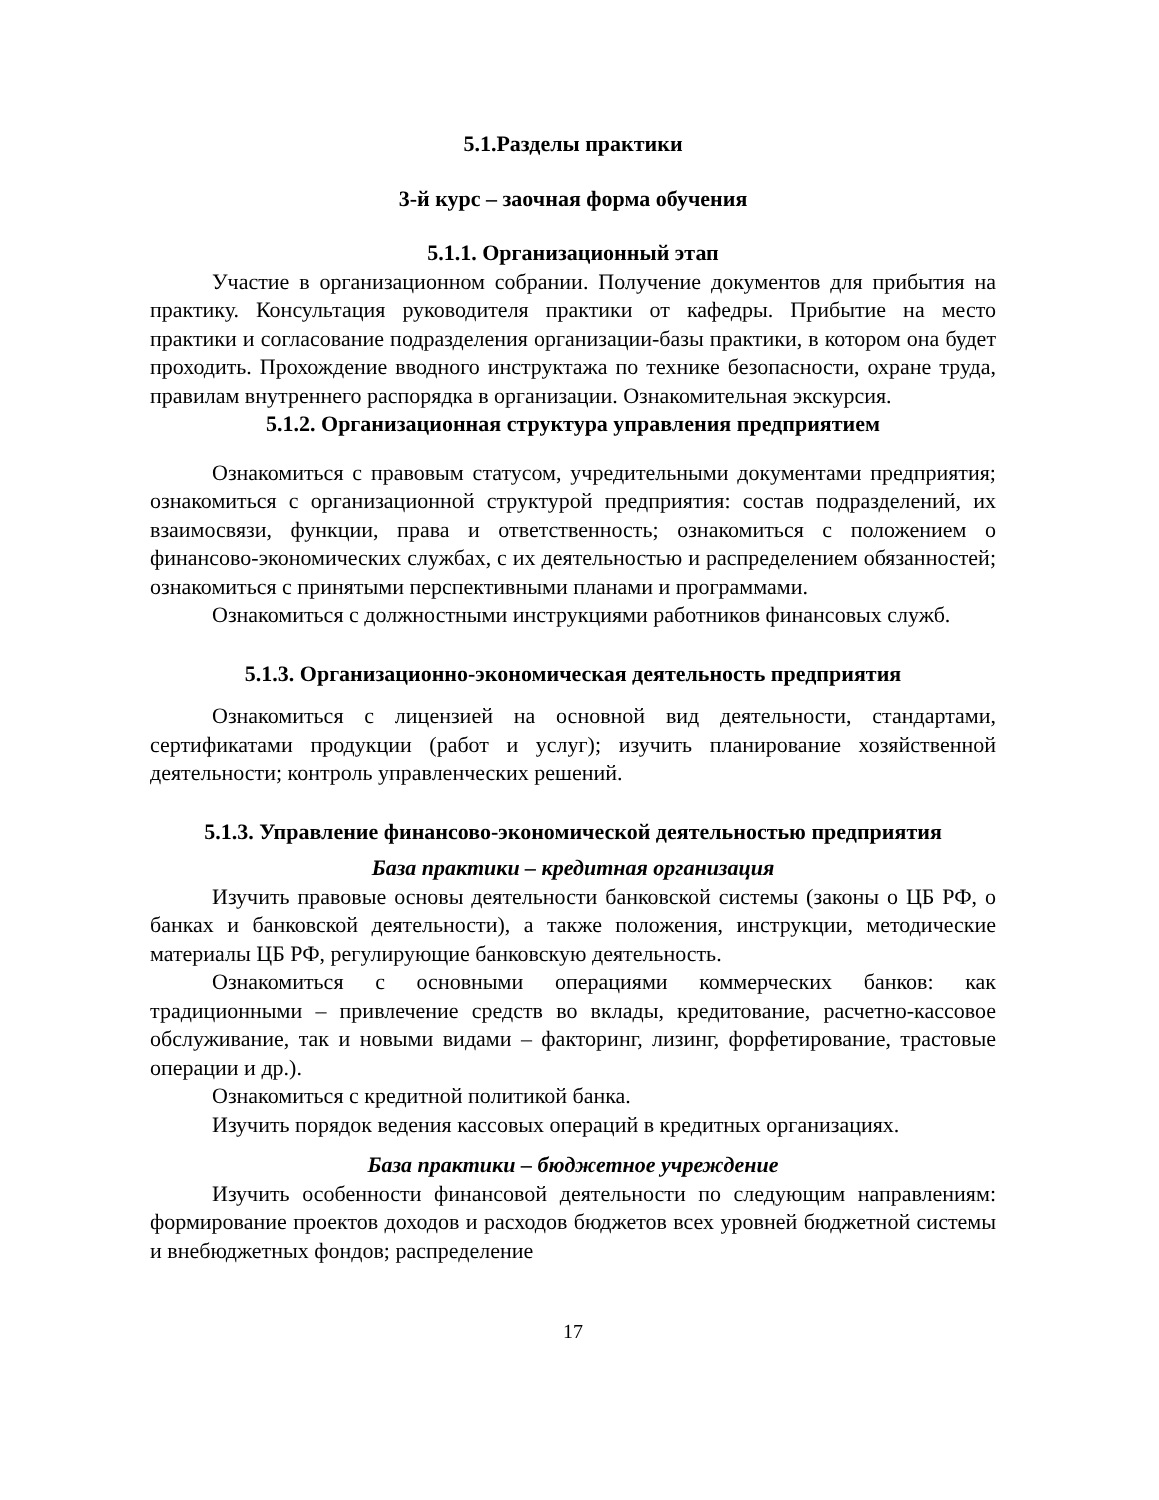5.1.Разделы практики
3-й курс – заочная форма обучения
5.1.1. Организационный этап
Участие в организационном собрании. Получение документов для прибытия на практику. Консультация руководителя практики от кафедры. Прибытие на место практики и согласование подразделения организации-базы практики, в котором она будет проходить. Прохождение вводного инструктажа по технике безопасности, охране труда, правилам внутреннего распорядка в организации. Ознакомительная экскурсия.
5.1.2. Организационная структура управления предприятием
Ознакомиться с правовым статусом, учредительными документами предприятия; ознакомиться с организационной структурой предприятия: состав подразделений, их взаимосвязи, функции, права и ответственность; ознакомиться с положением о финансово-экономических службах, с их деятельностью и распределением обязанностей; ознакомиться с принятыми перспективными планами и программами.
Ознакомиться с должностными инструкциями работников финансовых служб.
5.1.3. Организационно-экономическая деятельность предприятия
Ознакомиться с лицензией на основной вид деятельности, стандартами, сертификатами продукции (работ и услуг); изучить планирование хозяйственной деятельности; контроль управленческих решений.
5.1.3. Управление финансово-экономической деятельностью предприятия
База практики – кредитная организация
Изучить правовые основы деятельности банковской системы (законы о ЦБ РФ, о банках и банковской деятельности), а также положения, инструкции, методические материалы ЦБ РФ, регулирующие банковскую деятельность.
Ознакомиться с основными операциями коммерческих банков: как традиционными – привлечение средств во вклады, кредитование, расчетно-кассовое обслуживание, так и новыми видами – факторинг, лизинг, форфетирование, трастовые операции и др.).
Ознакомиться с кредитной политикой банка.
Изучить порядок ведения кассовых операций в кредитных организациях.
База практики – бюджетное учреждение
Изучить особенности финансовой деятельности по следующим направлениям: формирование проектов доходов и расходов бюджетов всех уровней бюджетной системы и внебюджетных фондов; распределение
17